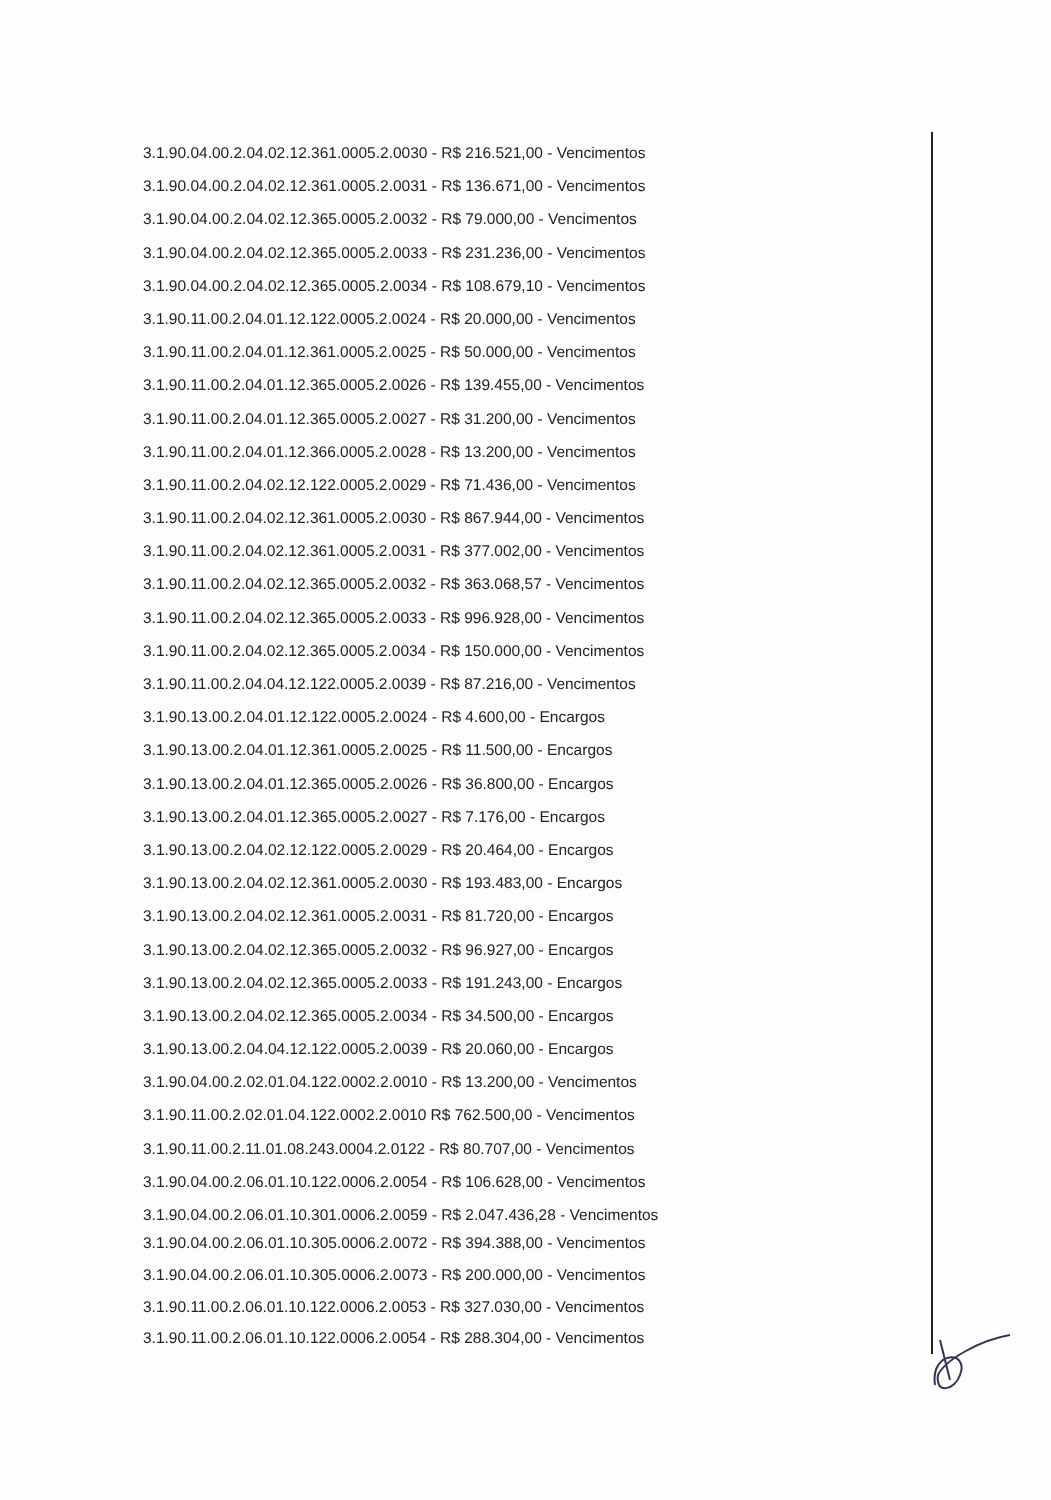3.1.90.04.00.2.04.02.12.361.0005.2.0030 - R$ 216.521,00 - Vencimentos
3.1.90.04.00.2.04.02.12.361.0005.2.0031 - R$ 136.671,00 - Vencimentos
3.1.90.04.00.2.04.02.12.365.0005.2.0032 - R$ 79.000,00 - Vencimentos
3.1.90.04.00.2.04.02.12.365.0005.2.0033 - R$ 231.236,00 - Vencimentos
3.1.90.04.00.2.04.02.12.365.0005.2.0034 - R$ 108.679,10 - Vencimentos
3.1.90.11.00.2.04.01.12.122.0005.2.0024 - R$ 20.000,00 - Vencimentos
3.1.90.11.00.2.04.01.12.361.0005.2.0025 - R$ 50.000,00 - Vencimentos
3.1.90.11.00.2.04.01.12.365.0005.2.0026 - R$ 139.455,00 - Vencimentos
3.1.90.11.00.2.04.01.12.365.0005.2.0027 - R$ 31.200,00 - Vencimentos
3.1.90.11.00.2.04.01.12.366.0005.2.0028 - R$ 13.200,00 - Vencimentos
3.1.90.11.00.2.04.02.12.122.0005.2.0029 - R$ 71.436,00 - Vencimentos
3.1.90.11.00.2.04.02.12.361.0005.2.0030 - R$ 867.944,00 - Vencimentos
3.1.90.11.00.2.04.02.12.361.0005.2.0031 - R$ 377.002,00 - Vencimentos
3.1.90.11.00.2.04.02.12.365.0005.2.0032 - R$ 363.068,57 - Vencimentos
3.1.90.11.00.2.04.02.12.365.0005.2.0033 - R$ 996.928,00 - Vencimentos
3.1.90.11.00.2.04.02.12.365.0005.2.0034 - R$ 150.000,00 - Vencimentos
3.1.90.11.00.2.04.04.12.122.0005.2.0039 - R$ 87.216,00 - Vencimentos
3.1.90.13.00.2.04.01.12.122.0005.2.0024 - R$ 4.600,00 - Encargos
3.1.90.13.00.2.04.01.12.361.0005.2.0025 - R$ 11.500,00 - Encargos
3.1.90.13.00.2.04.01.12.365.0005.2.0026 - R$ 36.800,00 - Encargos
3.1.90.13.00.2.04.01.12.365.0005.2.0027 - R$ 7.176,00 - Encargos
3.1.90.13.00.2.04.02.12.122.0005.2.0029 - R$ 20.464,00 - Encargos
3.1.90.13.00.2.04.02.12.361.0005.2.0030 - R$ 193.483,00 - Encargos
3.1.90.13.00.2.04.02.12.361.0005.2.0031 - R$ 81.720,00 - Encargos
3.1.90.13.00.2.04.02.12.365.0005.2.0032 - R$ 96.927,00 - Encargos
3.1.90.13.00.2.04.02.12.365.0005.2.0033 - R$ 191.243,00 - Encargos
3.1.90.13.00.2.04.02.12.365.0005.2.0034 - R$ 34.500,00 - Encargos
3.1.90.13.00.2.04.04.12.122.0005.2.0039 - R$ 20.060,00 - Encargos
3.1.90.04.00.2.02.01.04.122.0002.2.0010 - R$ 13.200,00 - Vencimentos
3.1.90.11.00.2.02.01.04.122.0002.2.0010 R$ 762.500,00 - Vencimentos
3.1.90.11.00.2.11.01.08.243.0004.2.0122 - R$ 80.707,00 - Vencimentos
3.1.90.04.00.2.06.01.10.122.0006.2.0054 - R$ 106.628,00 - Vencimentos
3.1.90.04.00.2.06.01.10.301.0006.2.0059 - R$ 2.047.436,28 - Vencimentos
3.1.90.04.00.2.06.01.10.305.0006.2.0072 - R$ 394.388,00 - Vencimentos
3.1.90.04.00.2.06.01.10.305.0006.2.0073 - R$ 200.000,00 - Vencimentos
3.1.90.11.00.2.06.01.10.122.0006.2.0053 - R$ 327.030,00 - Vencimentos
3.1.90.11.00.2.06.01.10.122.0006.2.0054 - R$ 288.304,00 - Vencimentos